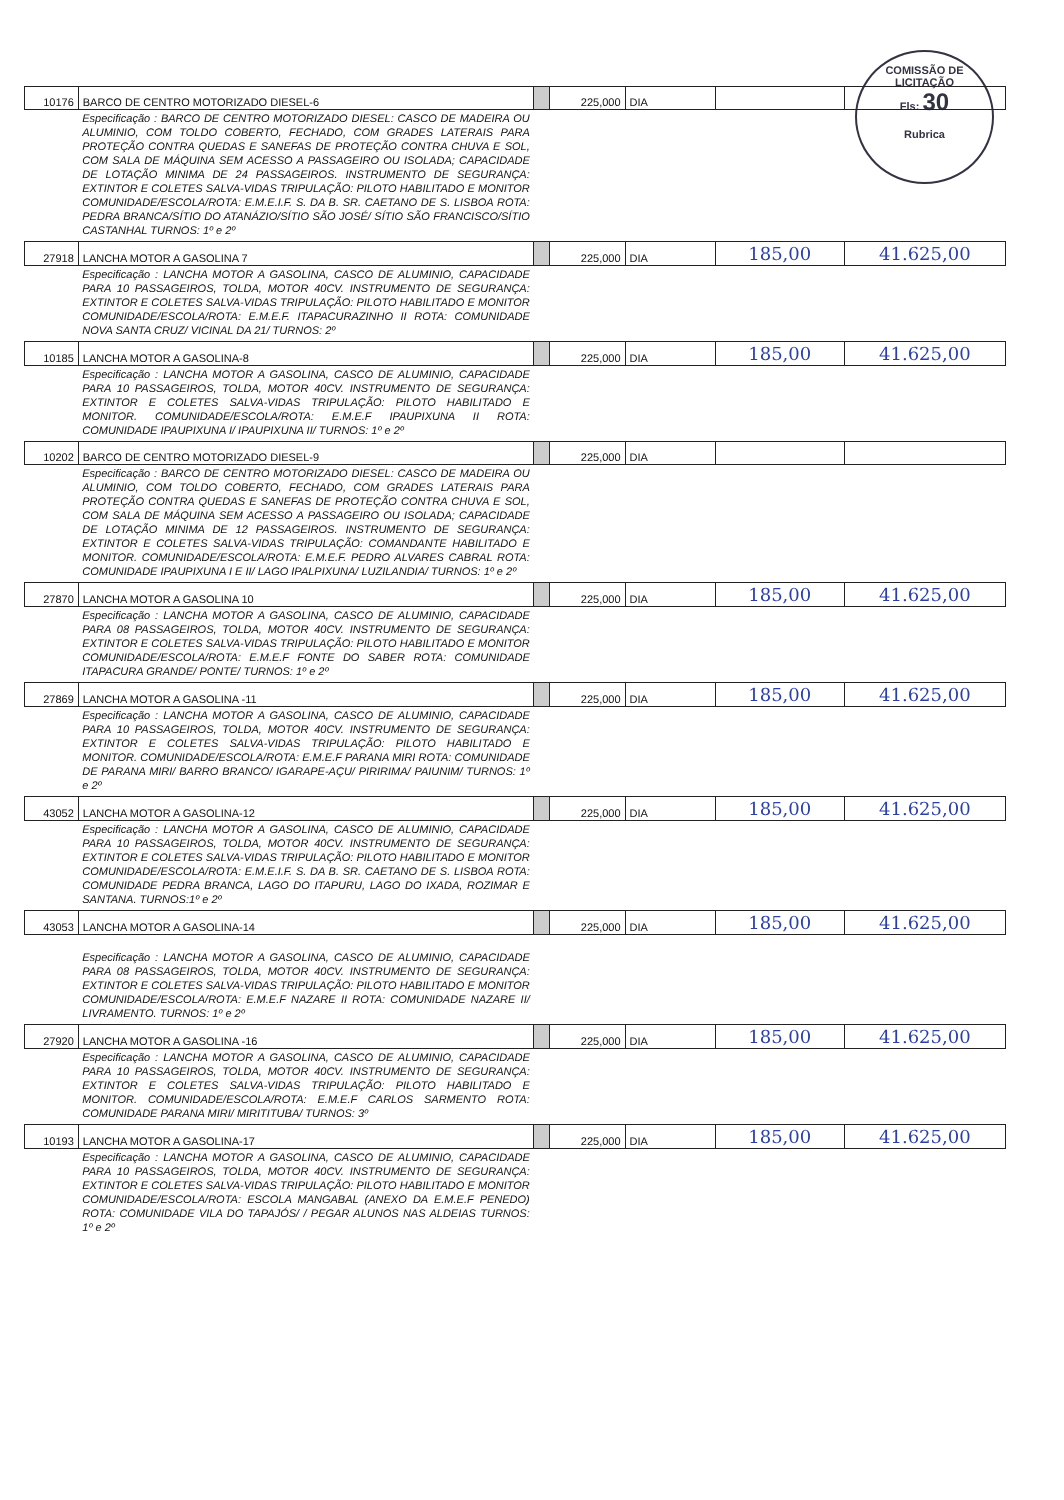COMISSÃO DE LICITAÇÃO
Fls: 30
Rubrica
| 10176 | BARCO DE CENTRO MOTORIZADO DIESEL-6 | | 225,000 | DIA | | |
| | Especificação : BARCO DE CENTRO MOTORIZADO DIESEL: CASCO DE MADEIRA OU ALUMINIO, COM TOLDO COBERTO, FECHADO, COM GRADES LATERAIS PARA PROTEÇÃO CONTRA QUEDAS E SANEFAS DE PROTEÇÃO CONTRA CHUVA E SOL, COM SALA DE MÁQUINA SEM ACESSO A PASSAGEIRO OU ISOLADA; CAPACIDADE DE LOTAÇÃO MINIMA DE 24 PASSAGEIROS. INSTRUMENTO DE SEGURANÇA: EXTINTOR E COLETES SALVA-VIDAS TRIPULAÇÃO: PILOTO HABILITADO E MONITOR COMUNIDADE/ESCOLA/ROTA: E.M.E.I.F. S. DA B. SR. CAETANO DE S. LISBOA ROTA: PEDRA BRANCA/SÍTIO DO ATANÁZIO/SÍTIO SÃO JOSÉ/ SÍTIO SÃO FRANCISCO/SÍTIO CASTANHAL TURNOS: 1º e 2º | | | | | |
| 27918 | LANCHA MOTOR A GASOLINA 7 | | 225,000 | DIA | 185,00 | 41.625,00 |
| | Especificação : LANCHA MOTOR A GASOLINA, CASCO DE ALUMINIO, CAPACIDADE PARA 10 PASSAGEIROS, TOLDA, MOTOR 40CV. INSTRUMENTO DE SEGURANÇA: EXTINTOR E COLETES SALVA-VIDAS TRIPULAÇÃO: PILOTO HABILITADO E MONITOR COMUNIDADE/ESCOLA/ROTA: E.M.E.F. ITAPACURAZINHO II ROTA: COMUNIDADE NOVA SANTA CRUZ/ VICINAL DA 21/ TURNOS: 2º | | | | | |
| 10185 | LANCHA MOTOR A GASOLINA-8 | | 225,000 | DIA | 185,00 | 41.625,00 |
| | Especificação : LANCHA MOTOR A GASOLINA, CASCO DE ALUMINIO, CAPACIDADE PARA 10 PASSAGEIROS, TOLDA, MOTOR 40CV. INSTRUMENTO DE SEGURANÇA: EXTINTOR E COLETES SALVA-VIDAS TRIPULAÇÃO: PILOTO HABILITADO E MONITOR. COMUNIDADE/ESCOLA/ROTA: E.M.E.F IPAUPIXUNA II ROTA: COMUNIDADE IPAUPIXUNA I/ IPAUPIXUNA II/ TURNOS: 1º e 2º | | | | | |
| 10202 | BARCO DE CENTRO MOTORIZADO DIESEL-9 | | 225,000 | DIA | | |
| | Especificação : BARCO DE CENTRO MOTORIZADO DIESEL: CASCO DE MADEIRA OU ALUMINIO, COM TOLDO COBERTO, FECHADO, COM GRADES LATERAIS PARA PROTEÇÃO CONTRA QUEDAS E SANEFAS DE PROTEÇÃO CONTRA CHUVA E SOL, COM SALA DE MÁQUINA SEM ACESSO A PASSAGEIRO OU ISOLADA; CAPACIDADE DE LOTAÇÃO MINIMA DE 12 PASSAGEIROS. INSTRUMENTO DE SEGURANÇA: EXTINTOR E COLETES SALVA-VIDAS TRIPULAÇÃO: COMANDANTE HABILITADO E MONITOR. COMUNIDADE/ESCOLA/ROTA: E.M.E.F. PEDRO ALVARES CABRAL ROTA: COMUNIDADE IPAUPIXUNA I E II/ LAGO IPALPIXUNA/ LUZILANDIA/ TURNOS: 1º e 2º | | | | | |
| 27870 | LANCHA MOTOR A GASOLINA 10 | | 225,000 | DIA | 185,00 | 41.625,00 |
| | Especificação : LANCHA MOTOR A GASOLINA, CASCO DE ALUMINIO, CAPACIDADE PARA 08 PASSAGEIROS, TOLDA, MOTOR 40CV. INSTRUMENTO DE SEGURANÇA: EXTINTOR E COLETES SALVA-VIDAS TRIPULAÇÃO: PILOTO HABILITADO E MONITOR COMUNIDADE/ESCOLA/ROTA: E.M.E.F FONTE DO SABER ROTA: COMUNIDADE ITAPACURA GRANDE/ PONTE/ TURNOS: 1º e 2º | | | | | |
| 27869 | LANCHA MOTOR A GASOLINA -11 | | 225,000 | DIA | 185,00 | 41.625,00 |
| | Especificação : LANCHA MOTOR A GASOLINA, CASCO DE ALUMINIO, CAPACIDADE PARA 10 PASSAGEIROS, TOLDA, MOTOR 40CV. INSTRUMENTO DE SEGURANÇA: EXTINTOR E COLETES SALVA-VIDAS TRIPULAÇÃO: PILOTO HABILITADO E MONITOR. COMUNIDADE/ESCOLA/ROTA: E.M.E.F PARANA MIRI ROTA: COMUNIDADE DE PARANA MIRI/ BARRO BRANCO/ IGARAPE-AÇU/ PIRIRIMA/ PAIUNIM/ TURNOS: 1º e 2º | | | | | |
| 43052 | LANCHA MOTOR A GASOLINA-12 | | 225,000 | DIA | 185,00 | 41.625,00 |
| | Especificação : LANCHA MOTOR A GASOLINA, CASCO DE ALUMINIO, CAPACIDADE PARA 10 PASSAGEIROS, TOLDA, MOTOR 40CV. INSTRUMENTO DE SEGURANÇA: EXTINTOR E COLETES SALVA-VIDAS TRIPULAÇÃO: PILOTO HABILITADO E MONITOR COMUNIDADE/ESCOLA/ROTA: E.M.E.I.F. S. DA B. SR. CAETANO DE S. LISBOA ROTA: COMUNIDADE PEDRA BRANCA, LAGO DO ITAPURU, LAGO DO IXADA, ROZIMAR E SANTANA. TURNOS:1º e 2º | | | | | |
| 43053 | LANCHA MOTOR A GASOLINA-14 | | 225,000 | DIA | 185,00 | 41.625,00 |
| | Especificação : LANCHA MOTOR A GASOLINA, CASCO DE ALUMINIO, CAPACIDADE PARA 08 PASSAGEIROS, TOLDA, MOTOR 40CV. INSTRUMENTO DE SEGURANÇA: EXTINTOR E COLETES SALVA-VIDAS TRIPULAÇÃO: PILOTO HABILITADO E MONITOR COMUNIDADE/ESCOLA/ROTA: E.M.E.F NAZARE II ROTA: COMUNIDADE NAZARE II/ LIVRAMENTO. TURNOS: 1º e 2º | | | | | |
| 27920 | LANCHA MOTOR A GASOLINA -16 | | 225,000 | DIA | 185,00 | 41.625,00 |
| | Especificação : LANCHA MOTOR A GASOLINA, CASCO DE ALUMINIO, CAPACIDADE PARA 10 PASSAGEIROS, TOLDA, MOTOR 40CV. INSTRUMENTO DE SEGURANÇA: EXTINTOR E COLETES SALVA-VIDAS TRIPULAÇÃO: PILOTO HABILITADO E MONITOR. COMUNIDADE/ESCOLA/ROTA: E.M.E.F CARLOS SARMENTO ROTA: COMUNIDADE PARANA MIRI/ MIRITITUBA/ TURNOS: 3º | | | | | |
| 10193 | LANCHA MOTOR A GASOLINA-17 | | 225,000 | DIA | 185,00 | 41.625,00 |
| | Especificação : LANCHA MOTOR A GASOLINA, CASCO DE ALUMINIO, CAPACIDADE PARA 10 PASSAGEIROS, TOLDA, MOTOR 40CV. INSTRUMENTO DE SEGURANÇA: EXTINTOR E COLETES SALVA-VIDAS TRIPULAÇÃO: PILOTO HABILITADO E MONITOR COMUNIDADE/ESCOLA/ROTA: ESCOLA MANGABAL (ANEXO DA E.M.E.F PENEDO) ROTA: COMUNIDADE VILA DO TAPAJÓS/ / PEGAR ALUNOS NAS ALDEIAS TURNOS: 1º e 2º | | | | | |